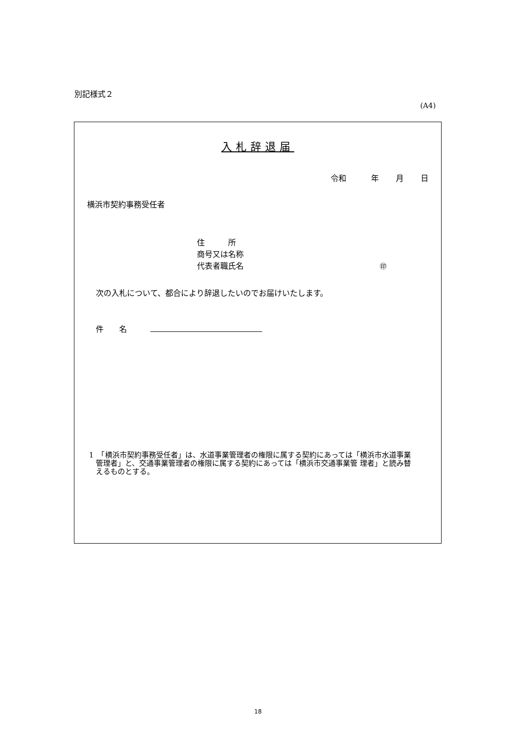別記様式２
(A4)
入札辞退届
令和　 年 月 日
横浜市契約事務受任者
住　　　所
商号又は名称
代表者職氏名 ㊞
次の入札について、都合により辞退したいのでお届けいたします。
件　　名
1　「横浜市契約事務受任者」は、水道事業管理者の権限に属する契約にあっては「横浜市水道事業管理者」と、交通事業管理者の権限に属する契約にあっては「横浜市交通事業管 理者」と読み替えるものとする。
18